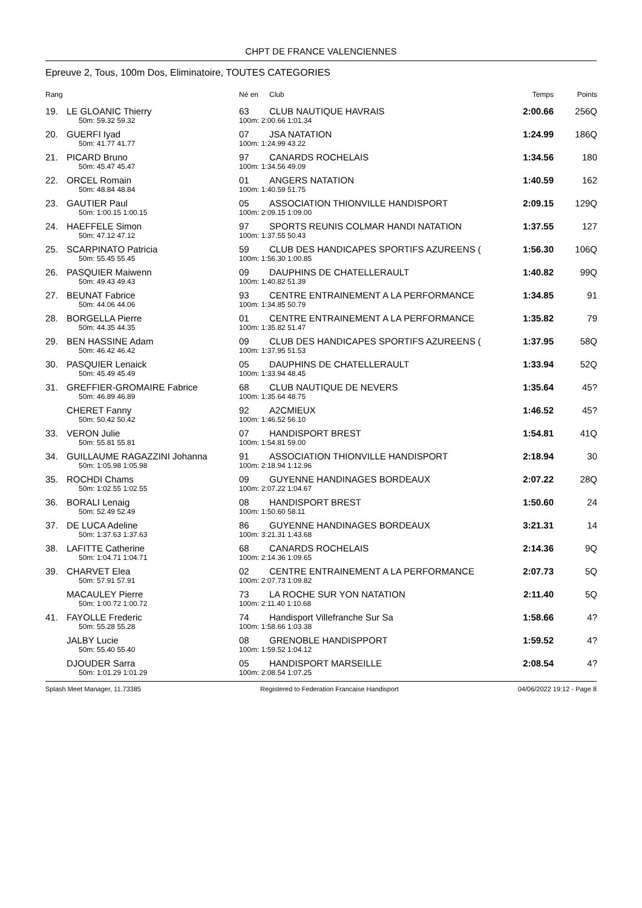CHPT DE FRANCE VALENCIENNES
Epreuve 2, Tous, 100m Dos, Eliminatoire, TOUTES CATEGORIES
| Rang | | Né en | Club | Temps | Points |
| --- | --- | --- | --- | --- | --- |
| 19. | LE GLOANIC Thierry | 63 | CLUB NAUTIQUE HAVRAIS | 2:00.66 | 256Q |
| | 50m: 59.32 59.32 | 100m: 2:00.66 1:01.34 | | | |
| 20. | GUERFI Iyad | 07 | JSA NATATION | 1:24.99 | 186Q |
| | 50m: 41.77 41.77 | 100m: 1:24.99 43.22 | | | |
| 21. | PICARD Bruno | 97 | CANARDS ROCHELAIS | 1:34.56 | 180 |
| | 50m: 45.47 45.47 | 100m: 1:34.56 49.09 | | | |
| 22. | ORCEL Romain | 01 | ANGERS NATATION | 1:40.59 | 162 |
| | 50m: 48.84 48.84 | 100m: 1:40.59 51.75 | | | |
| 23. | GAUTIER Paul | 05 | ASSOCIATION THIONVILLE HANDISPORT | 2:09.15 | 129Q |
| | 50m: 1:00.15 1:00.15 | 100m: 2:09.15 1:09.00 | | | |
| 24. | HAEFFELE Simon | 97 | SPORTS REUNIS COLMAR HANDI NATATION | 1:37.55 | 127 |
| | 50m: 47.12 47.12 | 100m: 1:37.55 50.43 | | | |
| 25. | SCARPINATO Patricia | 59 | CLUB DES HANDICAPES SPORTIFS AZUREENS ( | 1:56.30 | 106Q |
| | 50m: 55.45 55.45 | 100m: 1:56.30 1:00.85 | | | |
| 26. | PASQUIER Maiwenn | 09 | DAUPHINS DE CHATELLERAULT | 1:40.82 | 99Q |
| | 50m: 49.43 49.43 | 100m: 1:40.82 51.39 | | | |
| 27. | BEUNAT Fabrice | 93 | CENTRE ENTRAINEMENT A LA PERFORMANCE | 1:34.85 | 91 |
| | 50m: 44.06 44.06 | 100m: 1:34.85 50.79 | | | |
| 28. | BORGELLA Pierre | 01 | CENTRE ENTRAINEMENT A LA PERFORMANCE | 1:35.82 | 79 |
| | 50m: 44.35 44.35 | 100m: 1:35.82 51.47 | | | |
| 29. | BEN HASSINE Adam | 09 | CLUB DES HANDICAPES SPORTIFS AZUREENS ( | 1:37.95 | 58Q |
| | 50m: 46.42 46.42 | 100m: 1:37.95 51.53 | | | |
| 30. | PASQUIER Lenaick | 05 | DAUPHINS DE CHATELLERAULT | 1:33.94 | 52Q |
| | 50m: 45.49 45.49 | 100m: 1:33.94 48.45 | | | |
| 31. | GREFFIER-GROMAIRE Fabrice | 68 | CLUB NAUTIQUE DE NEVERS | 1:35.64 | 45? |
| | 50m: 46.89 46.89 | 100m: 1:35.64 48.75 | | | |
| | CHERET Fanny | 92 | A2CMIEUX | 1:46.52 | 45? |
| | 50m: 50.42 50.42 | 100m: 1:46.52 56.10 | | | |
| 33. | VERON Julie | 07 | HANDISPORT BREST | 1:54.81 | 41Q |
| | 50m: 55.81 55.81 | 100m: 1:54.81 59.00 | | | |
| 34. | GUILLAUME RAGAZZINI Johanna | 91 | ASSOCIATION THIONVILLE HANDISPORT | 2:18.94 | 30 |
| | 50m: 1:05.98 1:05.98 | 100m: 2:18.94 1:12.96 | | | |
| 35. | ROCHDI Chams | 09 | GUYENNE HANDINAGES BORDEAUX | 2:07.22 | 28Q |
| | 50m: 1:02.55 1:02.55 | 100m: 2:07.22 1:04.67 | | | |
| 36. | BORALI Lenaig | 08 | HANDISPORT BREST | 1:50.60 | 24 |
| | 50m: 52.49 52.49 | 100m: 1:50.60 58.11 | | | |
| 37. | DE LUCA Adeline | 86 | GUYENNE HANDINAGES BORDEAUX | 3:21.31 | 14 |
| | 50m: 1:37.63 1:37.63 | 100m: 3:21.31 1:43.68 | | | |
| 38. | LAFITTE Catherine | 68 | CANARDS ROCHELAIS | 2:14.36 | 9Q |
| | 50m: 1:04.71 1:04.71 | 100m: 2:14.36 1:09.65 | | | |
| 39. | CHARVET Elea | 02 | CENTRE ENTRAINEMENT A LA PERFORMANCE | 2:07.73 | 5Q |
| | 50m: 57.91 57.91 | 100m: 2:07.73 1:09.82 | | | |
| | MACAULEY Pierre | 73 | LA ROCHE SUR YON NATATION | 2:11.40 | 5Q |
| | 50m: 1:00.72 1:00.72 | 100m: 2:11.40 1:10.68 | | | |
| 41. | FAYOLLE Frederic | 74 | Handisport Villefranche Sur Sa | 1:58.66 | 4? |
| | 50m: 55.28 55.28 | 100m: 1:58.66 1:03.38 | | | |
| | JALBY Lucie | 08 | GRENOBLE HANDISPPORT | 1:59.52 | 4? |
| | 50m: 55.40 55.40 | 100m: 1:59.52 1:04.12 | | | |
| | DJOUDER Sarra | 05 | HANDISPORT MARSEILLE | 2:08.54 | 4? |
| | 50m: 1:01.29 1:01.29 | 100m: 2:08.54 1:07.25 | | | |
Splash Meet Manager, 11.73385 Registered to Federation Francaise Handisport 04/06/2022 19:12 - Page 8